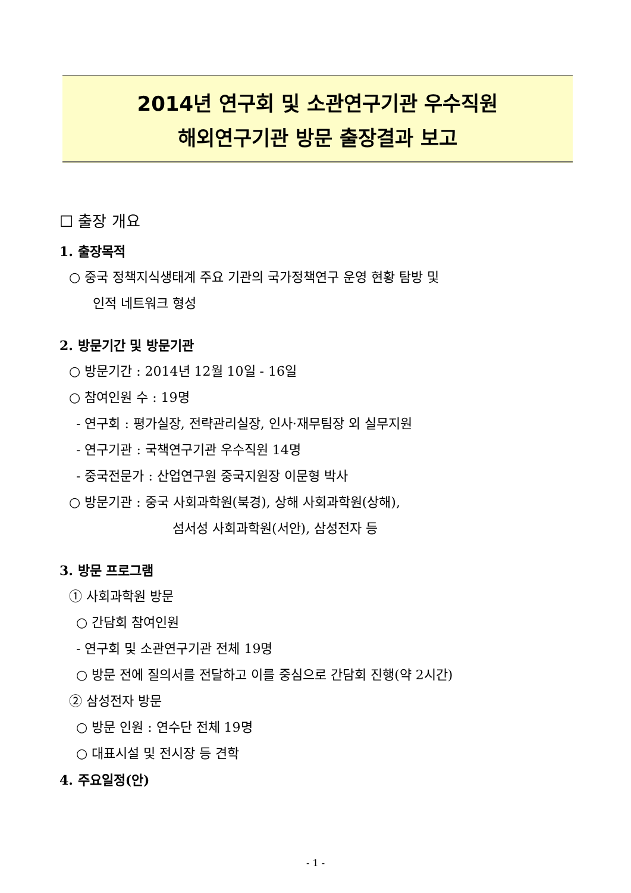2014년 연구회 및 소관연구기관 우수직원
해외연구기관 방문 출장결과 보고
☐ 출장 개요
1. 출장목적
○ 중국 정책지식생태계 주요 기관의 국가정책연구 운영 현황 탐방 및
인적 네트워크 형성
2. 방문기간 및 방문기관
○ 방문기간 : 2014년 12월 10일 - 16일
○ 참여인원 수 : 19명
- 연구회 : 평가실장, 전략관리실장, 인사·재무팀장 외 실무지원
- 연구기관 : 국책연구기관 우수직원 14명
- 중국전문가 : 산업연구원 중국지원장 이문형 박사
○ 방문기관 : 중국 사회과학원(북경), 상해 사회과학원(상해),
섬서성 사회과학원(서안), 삼성전자 등
3. 방문 프로그램
① 사회과학원 방문
○ 간담회 참여인원
- 연구회 및 소관연구기관 전체 19명
○ 방문 전에 질의서를 전달하고 이를 중심으로 간담회 진행(약 2시간)
② 삼성전자 방문
○ 방문 인원 : 연수단 전체 19명
○ 대표시설 및 전시장 등 견학
4. 주요일정(안)
- 1 -